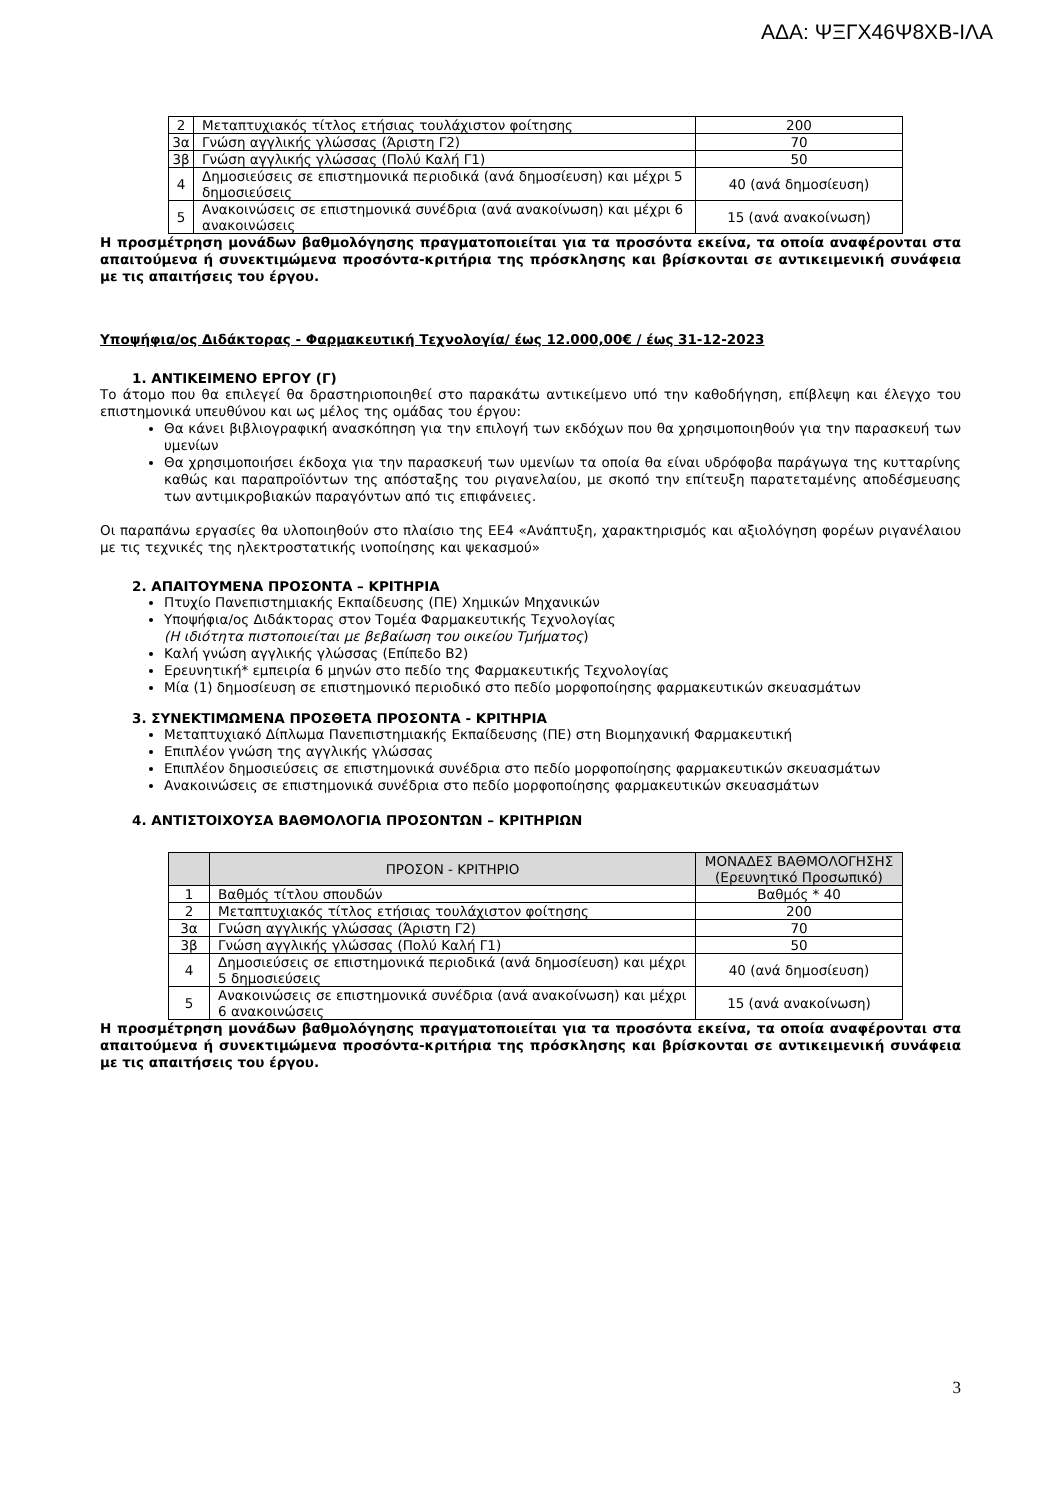ΑΔΑ: ΨΞΓΧ46Ψ8ΧΒ-ΙΛΑ
| 2 | Μεταπτυχιακός τίτλος ετήσιας τουλάχιστον φοίτησης | 200 |
| 3α | Γνώση αγγλικής γλώσσας (Άριστη Γ2) | 70 |
| 3β | Γνώση αγγλικής γλώσσας (Πολύ Καλή Γ1) | 50 |
| 4 | Δημοσιεύσεις σε επιστημονικά περιοδικά (ανά δημοσίευση) και μέχρι 5 δημοσιεύσεις | 40 (ανά δημοσίευση) |
| 5 | Ανακοινώσεις σε επιστημονικά συνέδρια (ανά ανακοίνωση) και μέχρι 6 ανακοινώσεις | 15 (ανά ανακοίνωση) |
Η προσμέτρηση μονάδων βαθμολόγησης πραγματοποιείται για τα προσόντα εκείνα, τα οποία αναφέρονται στα απαιτούμενα ή συνεκτιμώμενα προσόντα-κριτήρια της πρόσκλησης και βρίσκονται σε αντικειμενική συνάφεια με τις απαιτήσεις του έργου.
Υποψήφια/ος Διδάκτορας - Φαρμακευτική Τεχνολογία/ έως 12.000,00€ / έως 31-12-2023
1. ΑΝΤΙΚΕΙΜΕΝΟ ΕΡΓΟΥ (Γ)
Το άτομο που θα επιλεγεί θα δραστηριοποιηθεί στο παρακάτω αντικείμενο υπό την καθοδήγηση, επίβλεψη και έλεγχο του επιστημονικά υπευθύνου και ως μέλος της ομάδας του έργου:
Θα κάνει βιβλιογραφική ανασκόπηση για την επιλογή των εκδόχων που θα χρησιμοποιηθούν για την παρασκευή των υμενίων
Θα χρησιμοποιήσει έκδοχα για την παρασκευή των υμενίων τα οποία θα είναι υδρόφοβα παράγωγα της κυτταρίνης καθώς και παραπροϊόντων της απόσταξης του ριγανελαίου, με σκοπό την επίτευξη παρατεταμένης αποδέσμευσης των αντιμικροβιακών παραγόντων από τις επιφάνειες.
Οι παραπάνω εργασίες θα υλοποιηθούν στο πλαίσιο της ΕΕ4 «Ανάπτυξη, χαρακτηρισμός και αξιολόγηση φορέων ριγανέλαιου με τις τεχνικές της ηλεκτροστατικής ινοποίησης και ψεκασμού»
2. ΑΠΑΙΤΟΥΜΕΝΑ ΠΡΟΣΟΝΤΑ – ΚΡΙΤΗΡΙΑ
Πτυχίο Πανεπιστημιακής Εκπαίδευσης (ΠΕ) Χημικών Μηχανικών
Υποψήφια/ος Διδάκτορας στον Τομέα Φαρμακευτικής Τεχνολογίας
(Η ιδιότητα πιστοποιείται με βεβαίωση του οικείου Τμήματος)
Καλή γνώση αγγλικής γλώσσας (Επίπεδο Β2)
Ερευνητική* εμπειρία 6 μηνών στο πεδίο της Φαρμακευτικής Τεχνολογίας
Μία (1) δημοσίευση σε επιστημονικό περιοδικό στο πεδίο μορφοποίησης φαρμακευτικών σκευασμάτων
3. ΣΥΝΕΚΤΙΜΩΜΕΝΑ ΠΡΟΣΘΕΤΑ ΠΡΟΣΟΝΤΑ - ΚΡΙΤΗΡΙΑ
Μεταπτυχιακό Δίπλωμα Πανεπιστημιακής Εκπαίδευσης (ΠΕ) στη Βιομηχανική Φαρμακευτική
Επιπλέον γνώση της αγγλικής γλώσσας
Επιπλέον δημοσιεύσεις σε επιστημονικά συνέδρια στο πεδίο μορφοποίησης φαρμακευτικών σκευασμάτων
Ανακοινώσεις σε επιστημονικά συνέδρια στο πεδίο μορφοποίησης φαρμακευτικών σκευασμάτων
4. ΑΝΤΙΣΤΟΙΧΟΥΣΑ ΒΑΘΜΟΛΟΓΙΑ ΠΡΟΣΟΝΤΩΝ – ΚΡΙΤΗΡΙΩΝ
| | ΠΡΟΣΟΝ - ΚΡΙΤΗΡΙΟ | ΜΟΝΑΔΕΣ ΒΑΘΜΟΛΟΓΗΣΗΣ (Ερευνητικό Προσωπικό) |
| --- | --- | --- |
| 1 | Βαθμός τίτλου σπουδών | Βαθμός * 40 |
| 2 | Μεταπτυχιακός τίτλος ετήσιας τουλάχιστον φοίτησης | 200 |
| 3α | Γνώση αγγλικής γλώσσας (Άριστη Γ2) | 70 |
| 3β | Γνώση αγγλικής γλώσσας (Πολύ Καλή Γ1) | 50 |
| 4 | Δημοσιεύσεις σε επιστημονικά περιοδικά (ανά δημοσίευση) και μέχρι 5 δημοσιεύσεις | 40 (ανά δημοσίευση) |
| 5 | Ανακοινώσεις σε επιστημονικά συνέδρια (ανά ανακοίνωση) και μέχρι 6 ανακοινώσεις | 15 (ανά ανακοίνωση) |
Η προσμέτρηση μονάδων βαθμολόγησης πραγματοποιείται για τα προσόντα εκείνα, τα οποία αναφέρονται στα απαιτούμενα ή συνεκτιμώμενα προσόντα-κριτήρια της πρόσκλησης και βρίσκονται σε αντικειμενική συνάφεια με τις απαιτήσεις του έργου.
3